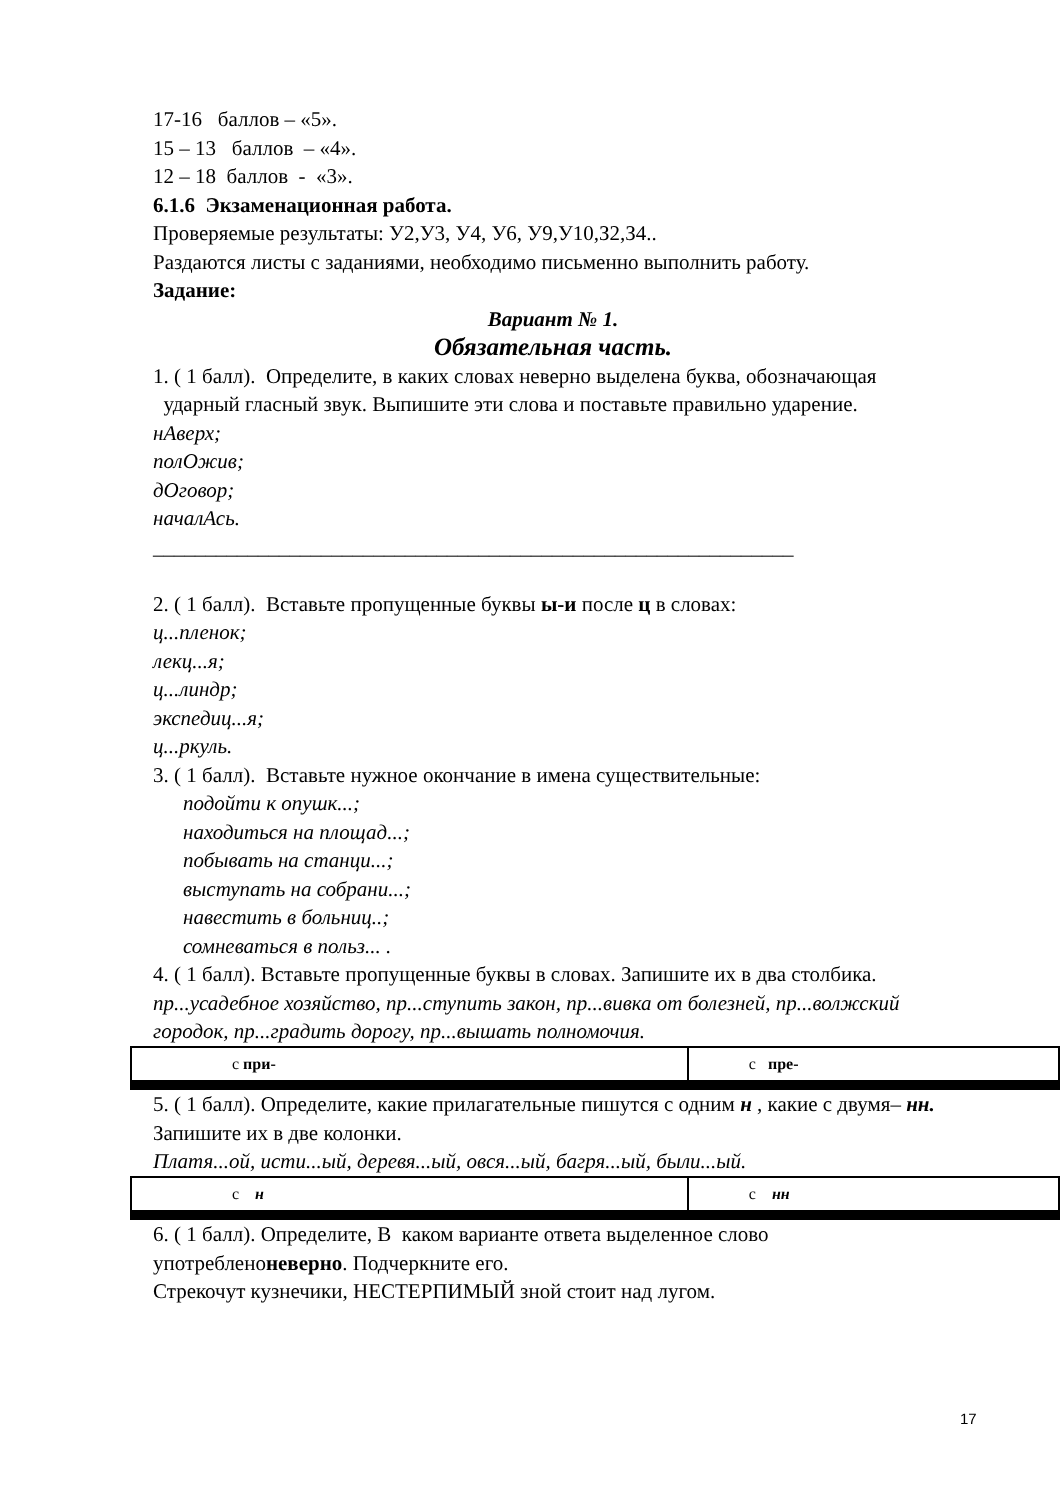17-16 баллов – «5».
15 – 13 баллов – «4».
12 – 18 баллов - «3».
6.1.6 Экзаменационная работа.
Проверяемые результаты: У2,У3, У4, У6, У9,У10,З2,З4..
Раздаются листы с заданиями, необходимо письменно выполнить работу.
Задание:
Вариант № 1.
Обязательная часть.
1. ( 1 балл). Определите, в каких словах неверно выделена буква, обозначающая ударный гласный звук. Выпишите эти слова и поставьте правильно ударение.
нАверх;
полОжив;
дОговор;
началАсь.
_____________________________________________________________
2. ( 1 балл). Вставьте пропущенные буквы ы-и после ц в словах:
ц...пленок;
лекц...я;
ц...линдр;
экспедиц...я;
ц...ркуль.
3. ( 1 балл). Вставьте нужное окончание в имена существительные:
подойти к опушк...;
находиться на площад...;
побывать на станци...;
выступать на собрани...;
навестить в больниц..;
сомневаться в польз... .
4. ( 1 балл). Вставьте пропущенные буквы в словах. Запишите их в два столбика.
пр...усадебное хозяйство, пр...ступить закон, пр...вивка от болезней, пр...волжский городок, пр...градить дорогу, пр...вышать полномочия.
| с при- | с пре- |
5. ( 1 балл). Определите, какие прилагательные пишутся с одним н , какие с двумя– нн. Запишите их в две колонки.
Платя...ой, исти...ый, деревя...ый, овся...ый, багря...ый, были...ый.
| с н | с нн |
6. ( 1 балл). Определите, В каком варианте ответа выделенное слово употребленоневерно. Подчеркните его.
Стрекочут кузнечики, НЕСТЕРПИМЫЙ зной стоит над лугом.
17